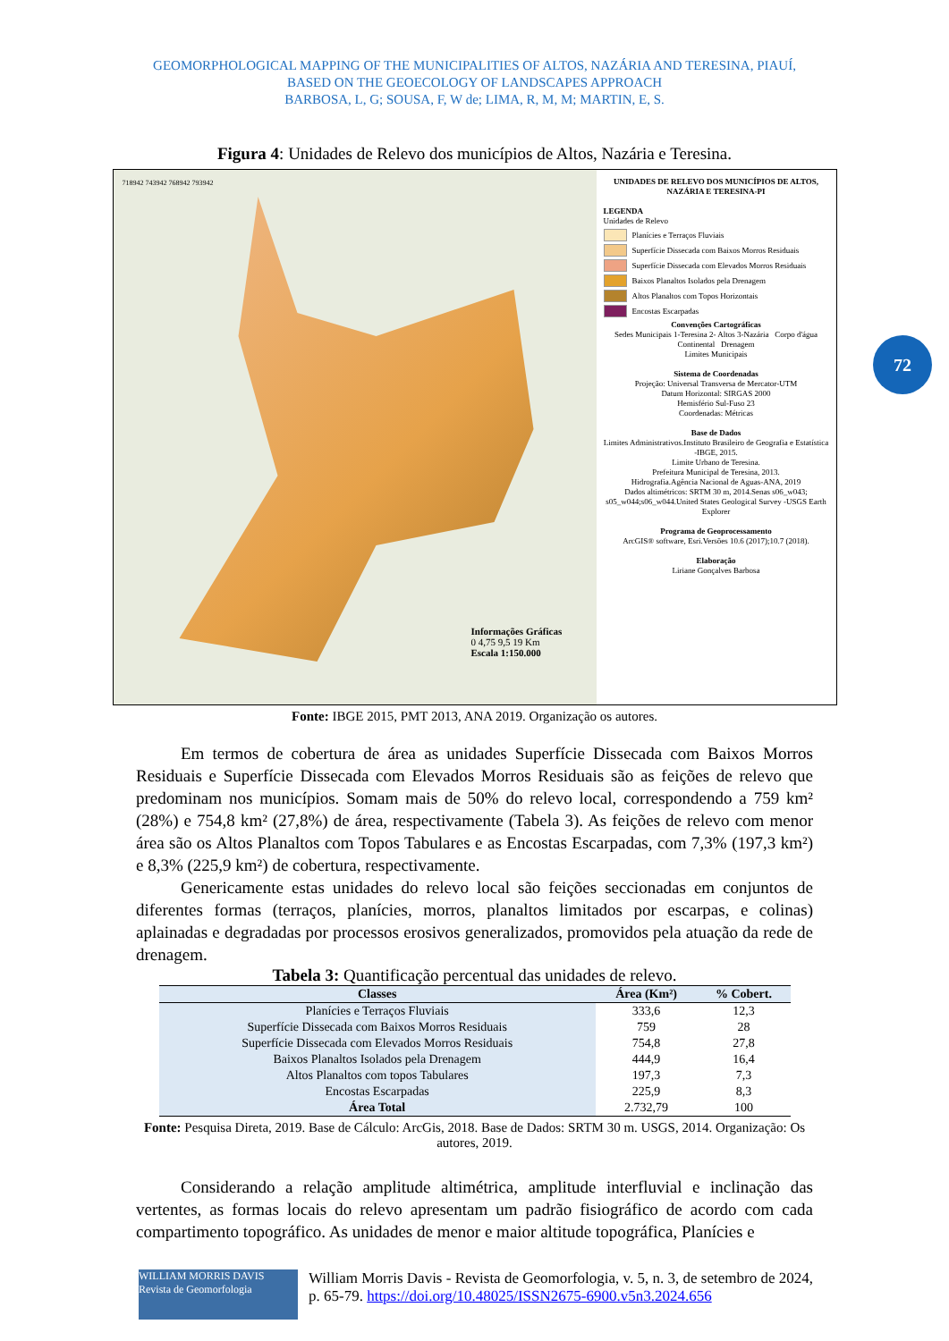GEOMORPHOLOGICAL MAPPING OF THE MUNICIPALITIES OF ALTOS, NAZÁRIA AND TERESINA, PIAUÍ,
BASED ON THE GEOECOLOGY OF LANDSCAPES APPROACH
BARBOSA, L, G; SOUSA, F, W de; LIMA, R, M, M; MARTIN, E, S.
Figura 4: Unidades de Relevo dos municípios de Altos, Nazária e Teresina.
718942 743942 768942 793942
Informações Gráficas
0 4,75 9,5 19 Km
Escala 1:150.000
UNIDADES DE RELEVO DOS MUNICÍPIOS DE ALTOS, NAZÁRIA E TERESINA-PI
LEGENDA
Unidades de Relevo
Planícies e Terraços Fluviais
Superfície Dissecada com Baixos Morros Residuais
Superfície Dissecada com Elevados Morros Residuais
Baixos Planaltos Isolados pela Drenagem
Altos Planaltos com Topos Horizontais
Encostas Escarpadas
Convenções Cartográficas
Sedes Municipais 1-Teresina 2- Altos 3-Nazária Corpo d'água Continental Drenagem
Limites Municipais
Sistema de Coordenadas
Projeção: Universal Transversa de Mercator-UTM
Datum Horizontal: SIRGAS 2000
Hemisfério Sul-Fuso 23
Coordenadas: Métricas
Base de Dados
Limites Administrativos.Instituto Brasileiro de Geografia e Estatística -IBGE, 2015.
Limite Urbano de Teresina.
Prefeitura Municipal de Teresina, 2013.
Hidrografia.Agência Nacional de Aguas-ANA, 2019
Dados altimétricos: SRTM 30 m, 2014.Senas s06_w043; s05_w044;s06_w044.United States Geological Survey -USGS Earth Explorer
Programa de Geoprocessamento
ArcGIS® software, Esri.Versões 10.6 (2017);10.7 (2018).
Elaboração
Liriane Gonçalves Barbosa
Fonte: IBGE 2015, PMT 2013, ANA 2019. Organização os autores.
Em termos de cobertura de área as unidades Superfície Dissecada com Baixos Morros Residuais e Superfície Dissecada com Elevados Morros Residuais são as feições de relevo que predominam nos municípios. Somam mais de 50% do relevo local, correspondendo a 759 km² (28%) e 754,8 km² (27,8%) de área, respectivamente (Tabela 3). As feições de relevo com menor área são os Altos Planaltos com Topos Tabulares e as Encostas Escarpadas, com 7,3% (197,3 km²) e 8,3% (225,9 km²) de cobertura, respectivamente.
Genericamente estas unidades do relevo local são feições seccionadas em conjuntos de diferentes formas (terraços, planícies, morros, planaltos limitados por escarpas, e colinas) aplainadas e degradadas por processos erosivos generalizados, promovidos pela atuação da rede de drenagem.
Tabela 3: Quantificação percentual das unidades de relevo.
| Classes | Área (Km²) | % Cobert. |
| --- | --- | --- |
| Planícies e Terraços Fluviais | 333,6 | 12,3 |
| Superfície Dissecada com Baixos Morros Residuais | 759 | 28 |
| Superfície Dissecada com Elevados Morros Residuais | 754,8 | 27,8 |
| Baixos Planaltos Isolados pela Drenagem | 444,9 | 16,4 |
| Altos Planaltos com topos Tabulares | 197,3 | 7,3 |
| Encostas Escarpadas | 225,9 | 8,3 |
| Área Total | 2.732,79 | 100 |
Fonte: Pesquisa Direta, 2019. Base de Cálculo: ArcGis, 2018. Base de Dados: SRTM 30 m. USGS, 2014. Organização: Os autores, 2019.
Considerando a relação amplitude altimétrica, amplitude interfluvial e inclinação das vertentes, as formas locais do relevo apresentam um padrão fisiográfico de acordo com cada compartimento topográfico. As unidades de menor e maior altitude topográfica, Planícies e
72
WILLIAM MORRIS DAVIS
Revista de Geomorfologia
William Morris Davis - Revista de Geomorfologia, v. 5, n. 3, de setembro de 2024, p. 65-79. https://doi.org/10.48025/ISSN2675-6900.v5n3.2024.656